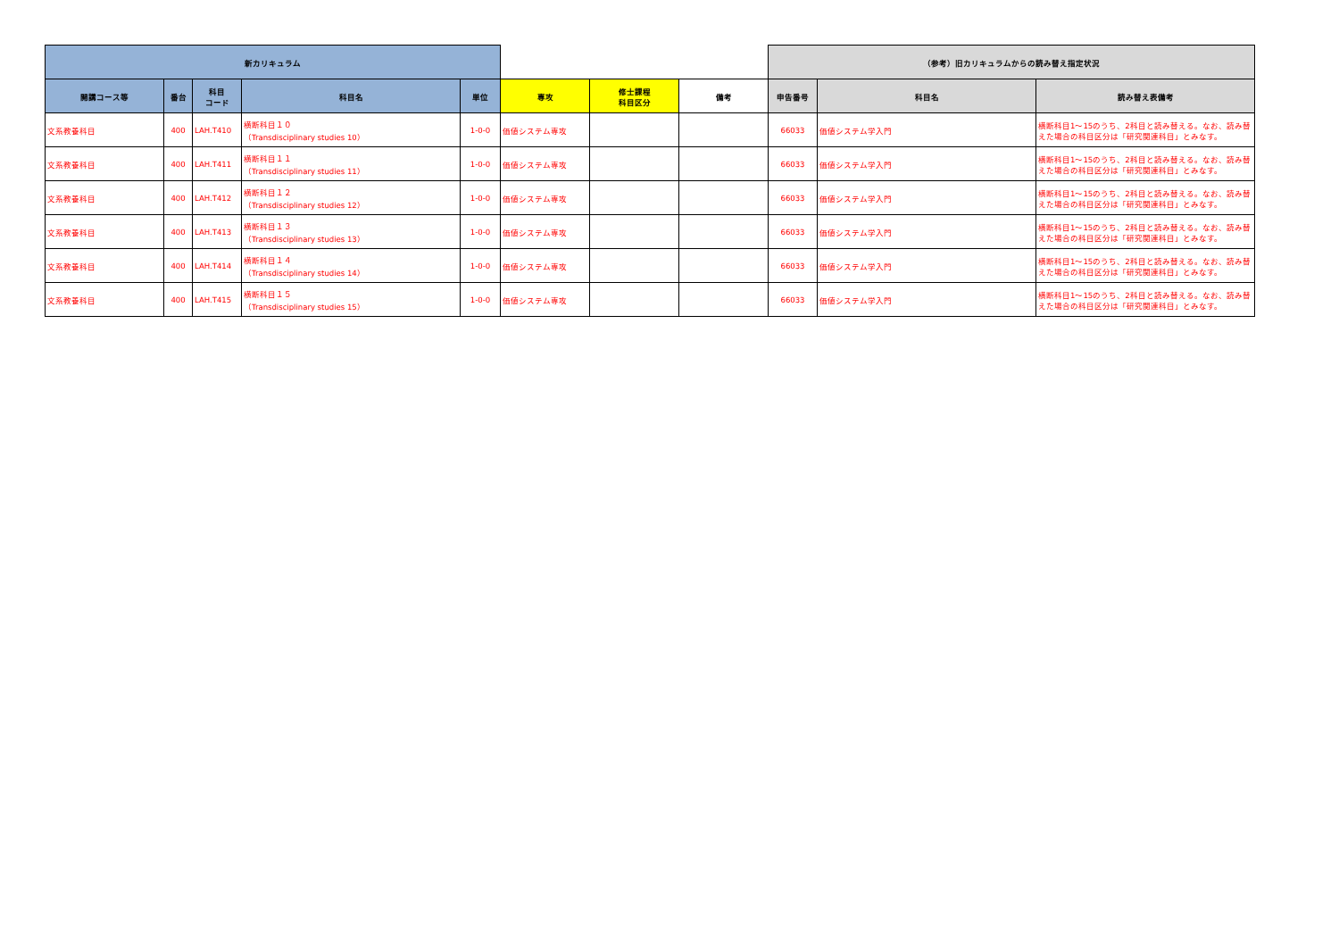| 新カリキュラム | | | | | | | | （参考）旧カリキュラムからの読み替え指定状況 | | |
| --- | --- | --- | --- | --- | --- | --- | --- | --- | --- | --- |
| 開講コース等 | 番台 | 科目 コード | 科目名 | 単位 | 専攻 | 修士課程 科目区分 | 備考 | 申告番号 | 科目名 | 読み替え表備考 |
| 文系教養科目 | 400 | LAH.T410 | 横断科目１０ （Transdisciplinary studies 10） | 1-0-0 | 価値システム専攻 | | | 66033 | 価値システム学入門 | 横断科目1～15のうち、2科目と読み替える。なお、読み替えた場合の科目区分は「研究関連科目」とみなす。 |
| 文系教養科目 | 400 | LAH.T411 | 横断科目１１ （Transdisciplinary studies 11） | 1-0-0 | 価値システム専攻 | | | 66033 | 価値システム学入門 | 横断科目1～15のうち、2科目と読み替える。なお、読み替えた場合の科目区分は「研究関連科目」とみなす。 |
| 文系教養科目 | 400 | LAH.T412 | 横断科目１２ （Transdisciplinary studies 12） | 1-0-0 | 価値システム専攻 | | | 66033 | 価値システム学入門 | 横断科目1～15のうち、2科目と読み替える。なお、読み替えた場合の科目区分は「研究関連科目」とみなす。 |
| 文系教養科目 | 400 | LAH.T413 | 横断科目１３ （Transdisciplinary studies 13） | 1-0-0 | 価値システム専攻 | | | 66033 | 価値システム学入門 | 横断科目1～15のうち、2科目と読み替える。なお、読み替えた場合の科目区分は「研究関連科目」とみなす。 |
| 文系教養科目 | 400 | LAH.T414 | 横断科目１４ （Transdisciplinary studies 14） | 1-0-0 | 価値システム専攻 | | | 66033 | 価値システム学入門 | 横断科目1～15のうち、2科目と読み替える。なお、読み替えた場合の科目区分は「研究関連科目」とみなす。 |
| 文系教養科目 | 400 | LAH.T415 | 横断科目１５ （Transdisciplinary studies 15） | 1-0-0 | 価値システム専攻 | | | 66033 | 価値システム学入門 | 横断科目1～15のうち、2科目と読み替える。なお、読み替えた場合の科目区分は「研究関連科目」とみなす。 |